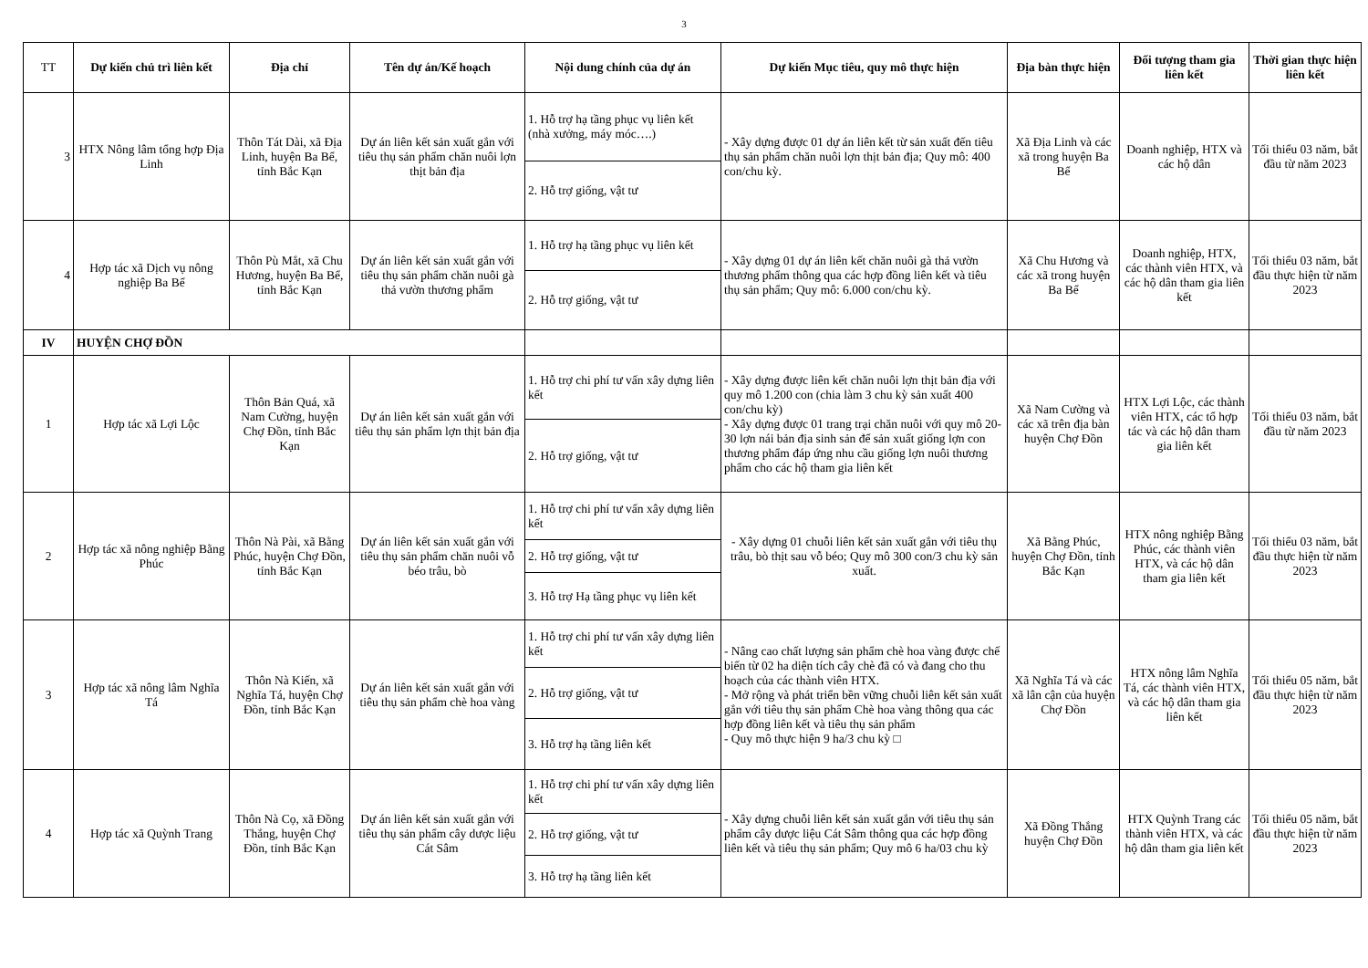3
| TT | Dự kiến chủ trì liên kết | Địa chỉ | Tên dự án/Kế hoạch | Nội dung chính của dự án | Dự kiến Mục tiêu, quy mô thực hiện | Địa bàn thực hiện | Đối tượng tham gia liên kết | Thời gian thực hiện liên kết |
| --- | --- | --- | --- | --- | --- | --- | --- | --- |
| 3 | HTX Nông lâm tổng hợp Địa Linh | Thôn Tát Dài, xã Địa Linh, huyện Ba Bể, tỉnh Bắc Kạn | Dự án liên kết sản xuất gắn với tiêu thụ sản phẩm chăn nuôi lợn thịt bản địa | 1. Hỗ trợ hạ tầng phục vụ liên kết (nhà xưởng, máy móc….) | - Xây dựng được 01 dự án liên kết từ sản xuất đến tiêu thụ sản phẩm chăn nuôi lợn thịt bản địa; Quy mô: 400 con/chu kỳ. | Xã Địa Linh và các xã trong huyện Ba Bể | Doanh nghiệp, HTX và các hộ dân | Tối thiểu 03 năm, bắt đầu từ năm 2023 |
| | | | | 2. Hỗ trợ giống, vật tư | | | | |
| 4 | Hợp tác xã Dịch vụ nông nghiệp Ba Bể | Thôn Pù Mắt, xã Chu Hương, huyện Ba Bể, tỉnh Bắc Kạn | Dự án liên kết sản xuất gắn với tiêu thụ sản phẩm chăn nuôi gà thả vườn thương phẩm | 1. Hỗ trợ hạ tầng phục vụ liên kết | - Xây dựng 01 dự án liên kết chăn nuôi gà thả vườn thương phẩm thông qua các hợp đồng liên kết và tiêu thụ sản phẩm; Quy mô: 6.000 con/chu kỳ. | Xã Chu Hương và các xã trong huyện Ba Bể | Doanh nghiệp, HTX, các thành viên HTX, và các hộ dân tham gia liên kết | Tối thiểu 03 năm, bắt đầu thực hiện từ năm 2023 |
| | | | | 2. Hỗ trợ giống, vật tư | | | | |
| IV | HUYỆN CHỢ ĐỒN | | | | | | | |
| 1 | Hợp tác xã Lợi Lộc | Thôn Bản Quá, xã Nam Cường, huyện Chợ Đồn, tỉnh Bắc Kạn | Dự án liên kết sản xuất gắn với tiêu thụ sản phẩm lợn thịt bản địa | 1. Hỗ trợ chi phí tư vấn xây dựng liên kết | - Xây dựng được liên kết chăn nuôi lợn thịt bản địa với quy mô 1.200 con (chia làm 3 chu kỳ sản xuất 400 con/chu kỳ) - Xây dựng được 01 trang trại chăn nuôi với quy mô 20-30 lợn nái bản địa sinh sản để sản xuất giống lợn con thương phẩm đáp ứng nhu cầu giống lợn nuôi thương phẩm cho các hộ tham gia liên kết | Xã Nam Cường và các xã trên địa bàn huyện Chợ Đồn | HTX Lợi Lộc, các thành viên HTX, các tổ hợp tác và các hộ dân tham gia liên kết | Tối thiểu 03 năm, bắt đầu từ năm 2023 |
| | | | | 2. Hỗ trợ giống, vật tư | | | | |
| 2 | Hợp tác xã nông nghiệp Bằng Phúc | Thôn Nà Pài, xã Bằng Phúc, huyện Chợ Đồn, tỉnh Bắc Kạn | Dự án liên kết sản xuất gắn với tiêu thụ sản phẩm chăn nuôi vỗ béo trâu, bò | 1. Hỗ trợ chi phí tư vấn xây dựng liên kết | - Xây dựng 01 chuỗi liên kết sản xuất gắn với tiêu thụ trâu, bò thịt sau vỗ béo; Quy mô 300 con/3 chu kỳ sản xuất. | Xã Bằng Phúc, huyện Chợ Đồn, tỉnh Bắc Kạn | HTX nông nghiệp Bằng Phúc, các thành viên HTX, và các hộ dân tham gia liên kết | Tối thiểu 03 năm, bắt đầu thực hiện từ năm 2023 |
| | | | | 2. Hỗ trợ giống, vật tư | | | | |
| | | | | 3. Hỗ trợ Hạ tầng phục vụ liên kết | | | | |
| 3 | Hợp tác xã nông lâm Nghĩa Tá | Thôn Nà Kiến, xã Nghĩa Tá, huyện Chợ Đồn, tỉnh Bắc Kạn | Dự án liên kết sản xuất gắn với tiêu thụ sản phẩm chè hoa vàng | 1. Hỗ trợ chi phí tư vấn xây dựng liên kết | - Nâng cao chất lượng sản phẩm chè hoa vàng được chế biến từ 02 ha diện tích cây chè đã có và đang cho thu hoạch của các thành viên HTX. - Mở rộng và phát triển bền vững chuỗi liên kết sản xuất gắn với tiêu thụ sản phẩm Chè hoa vàng thông qua các hợp đồng liên kết và tiêu thụ sản phẩm - Quy mô thực hiện 9 ha/3 chu kỳ □ | Xã Nghĩa Tá và các xã lân cận của huyện Chợ Đồn | HTX nông lâm Nghĩa Tá, các thành viên HTX, và các hộ dân tham gia liên kết | Tối thiểu 05 năm, bắt đầu thực hiện từ năm 2023 |
| | | | | 2. Hỗ trợ giống, vật tư | | | | |
| | | | | 3. Hỗ trợ hạ tầng liên kết | | | | |
| 4 | Hợp tác xã Quỳnh Trang | Thôn Nà Cọ, xã Đồng Thắng, huyện Chợ Đồn, tỉnh Bắc Kạn | Dự án liên kết sản xuất gắn với tiêu thụ sản phẩm cây dược liệu Cát Sâm | 1. Hỗ trợ chi phí tư vấn xây dựng liên kết | - Xây dựng chuỗi liên kết sản xuất gắn với tiêu thụ sản phẩm cây dược liệu Cát Sâm thông qua các hợp đồng liên kết và tiêu thụ sản phẩm; Quy mô 6 ha/03 chu kỳ | Xã Đồng Thắng huyện Chợ Đồn | HTX Quỳnh Trang các thành viên HTX, và các hộ dân tham gia liên kết | Tối thiểu 05 năm, bắt đầu thực hiện từ năm 2023 |
| | | | | 2. Hỗ trợ giống, vật tư | | | | |
| | | | | 3. Hỗ trợ hạ tầng liên kết | | | | |